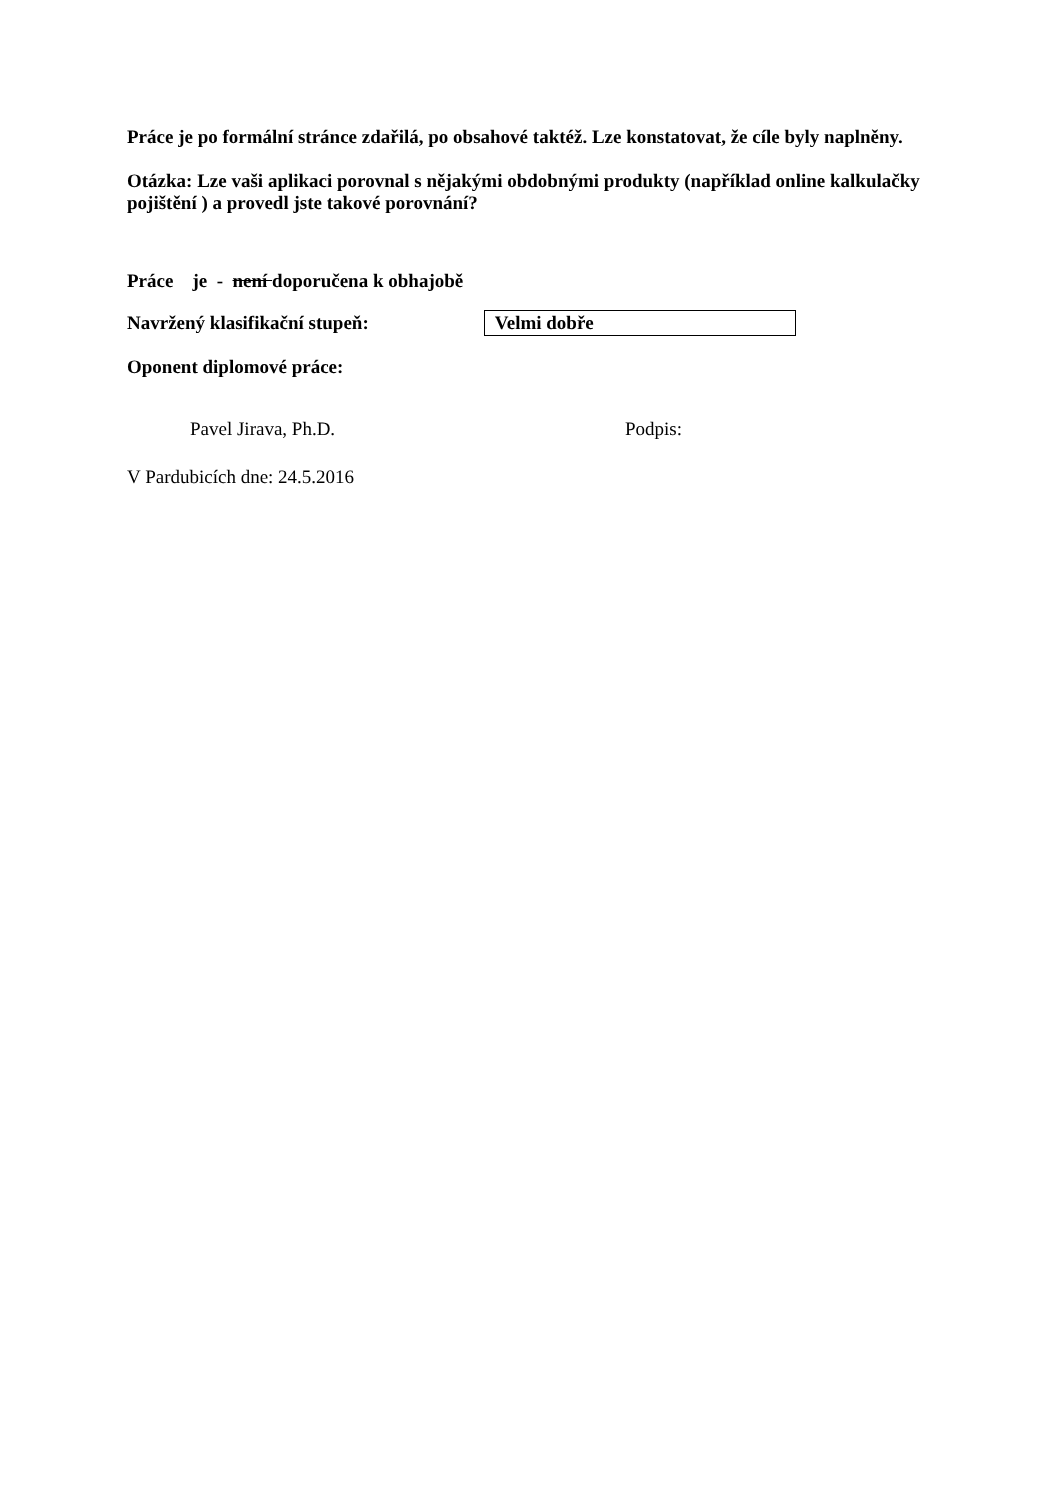Práce je po formální stránce zdařilá, po obsahové taktéž. Lze konstatovat, že cíle byly naplněny.
Otázka: Lze vaši aplikaci porovnal s nějakými obdobnými produkty (například online kalkulačky pojištění ) a provedl jste takové porovnání?
Práce je - není doporučena k obhajobě
Navržený klasifikační stupeň:
Velmi dobře
Oponent diplomové práce:
Pavel Jirava, Ph.D. Podpis:
V Pardubicích dne: 24.5.2016